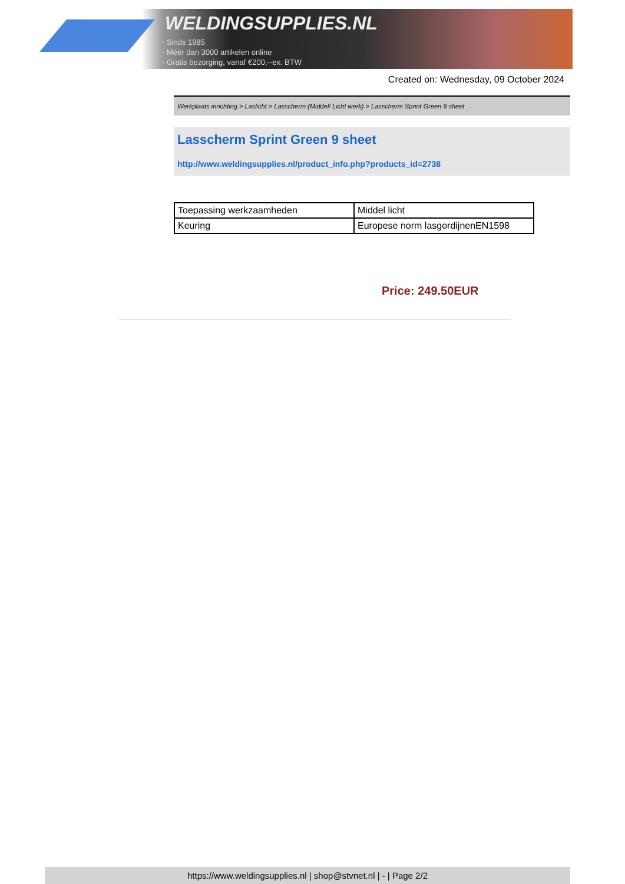WELDINGSUPPLIES.NL
- Sinds 1985
- Méér dan 3000 artikelen online
- Gratis bezorging, vanaf €200,--ex. BTW
Created on: Wednesday, 09 October 2024
Werkplaats inrichting > Laslicht > Lasscherm (Middel/ Licht werk) > Lasscherm Sprint Green 9 sheet
Lasscherm Sprint Green 9 sheet
http://www.weldingsupplies.nl/product_info.php?products_id=2738
| Toepassing werkzaamheden | Middel licht |
| Keuring | Europese norm lasgordijnenEN1598 |
Price: 249.50EUR
https://www.weldingsupplies.nl | shop@stvnet.nl | - | Page 2/2